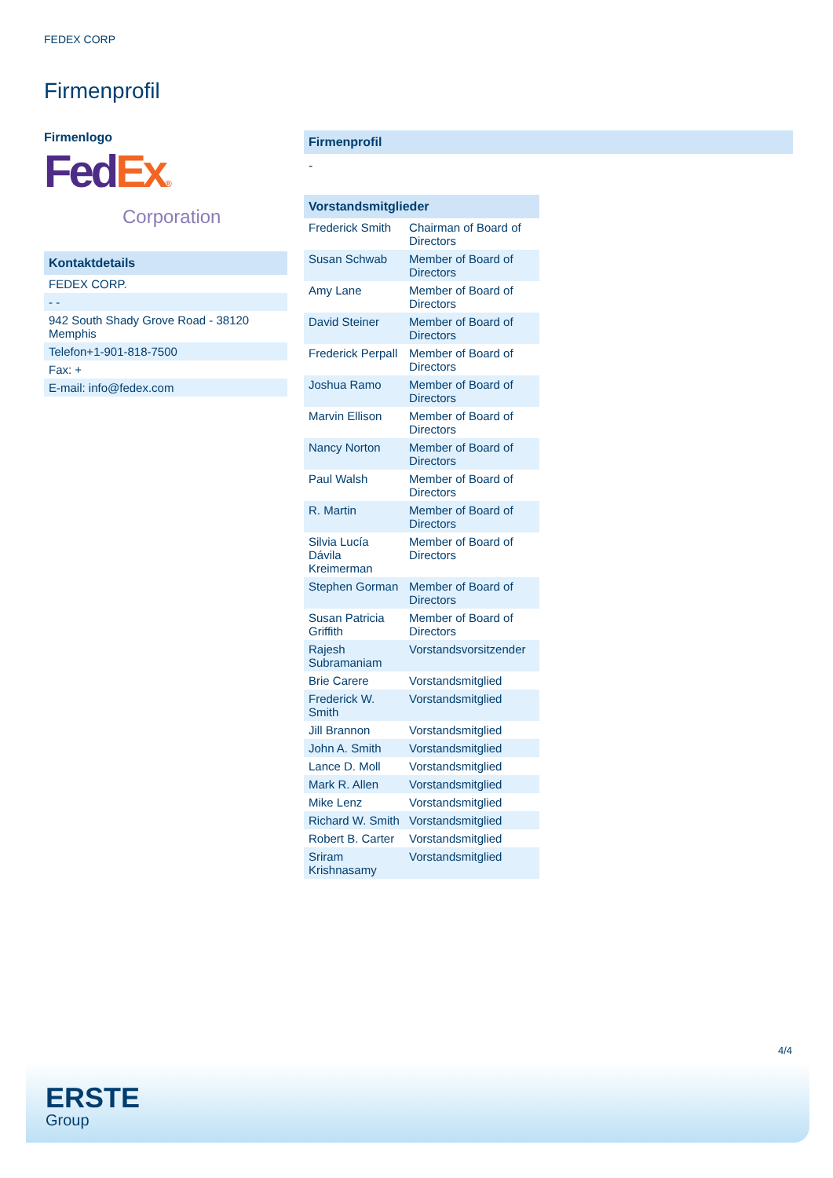FEDEX CORP
Firmenprofil
Firmenlogo
Fed Ex®
Corporation
| Kontaktdetails |
| FEDEX CORP. |
| - - |
| 942 South Shady Grove Road - 38120 Memphis |
| Telefon+1-901-818-7500 |
| Fax: + |
| E-mail: info@fedex.com |
Firmenprofil
-
| Vorstandsmitglieder | |
| Frederick Smith | Chairman of Board of Directors |
| Susan Schwab | Member of Board of Directors |
| Amy Lane | Member of Board of Directors |
| David Steiner | Member of Board of Directors |
| Frederick Perpall | Member of Board of Directors |
| Joshua Ramo | Member of Board of Directors |
| Marvin Ellison | Member of Board of Directors |
| Nancy Norton | Member of Board of Directors |
| Paul Walsh | Member of Board of Directors |
| R. Martin | Member of Board of Directors |
| Silvia Lucía Dávila Kreimerman | Member of Board of Directors |
| Stephen Gorman | Member of Board of Directors |
| Susan Patricia Griffith | Member of Board of Directors |
| Rajesh Subramaniam | Vorstandsvorsitzender |
| Brie Carere | Vorstandsmitglied |
| Frederick W. Smith | Vorstandsmitglied |
| Jill Brannon | Vorstandsmitglied |
| John A. Smith | Vorstandsmitglied |
| Lance D. Moll | Vorstandsmitglied |
| Mark R. Allen | Vorstandsmitglied |
| Mike Lenz | Vorstandsmitglied |
| Richard W. Smith | Vorstandsmitglied |
| Robert B. Carter | Vorstandsmitglied |
| Sriram Krishnasamy | Vorstandsmitglied |
4/4
ERSTE
Group